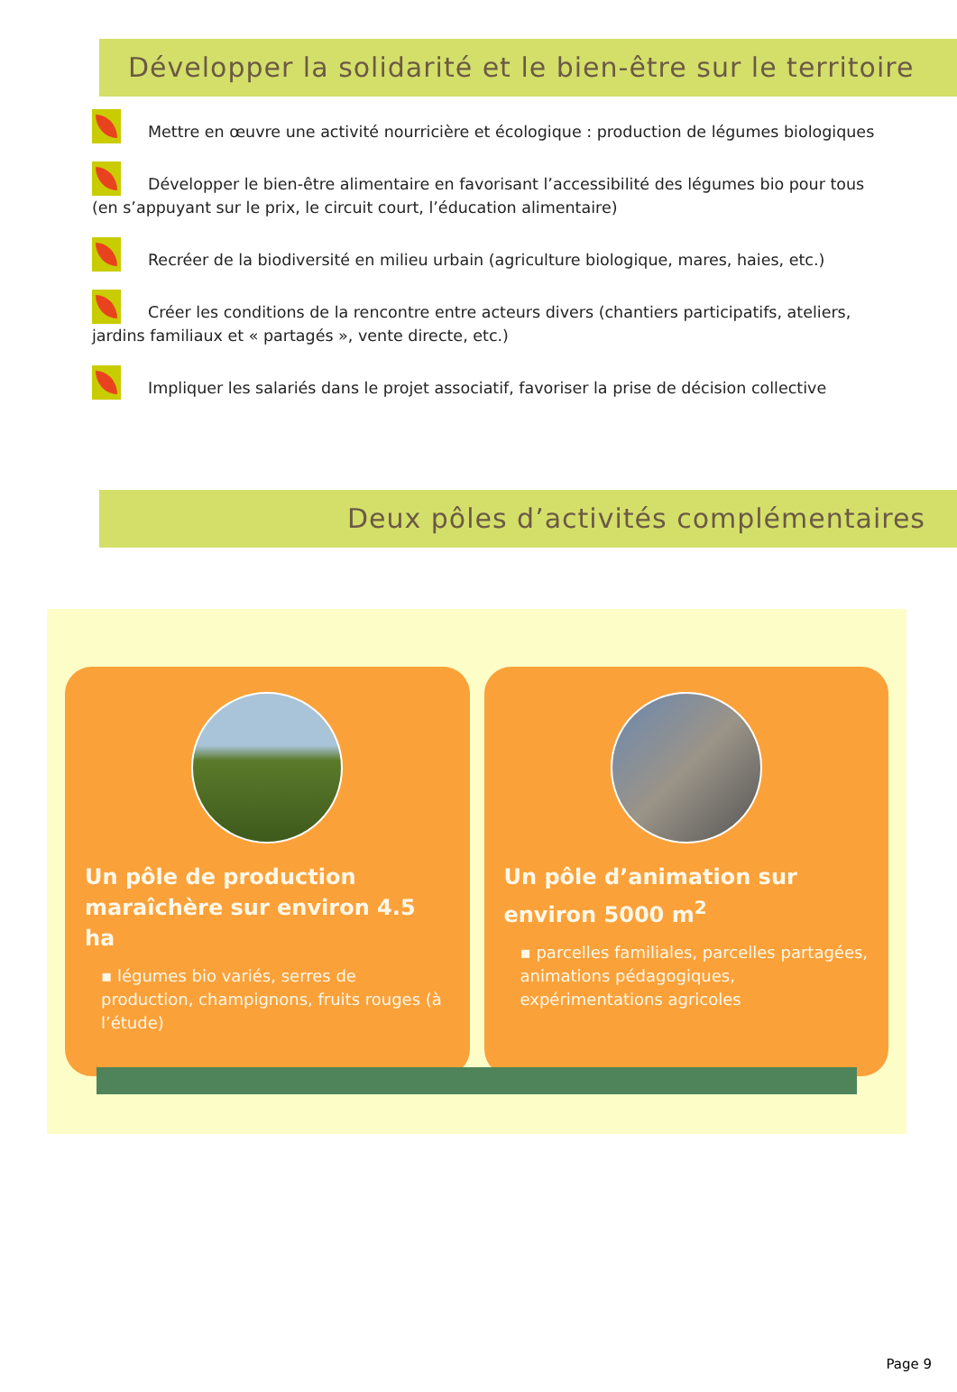Développer la solidarité et le bien-être sur le territoire
Mettre en œuvre une activité nourricière et écologique : production de légumes biologiques
Développer le bien-être alimentaire en favorisant l’accessibilité des légumes bio pour tous (en s’appuyant sur le prix, le circuit court, l’éducation alimentaire)
Recréer de la biodiversité en milieu urbain (agriculture biologique, mares, haies, etc.)
Créer les conditions de la rencontre entre acteurs divers (chantiers participatifs, ateliers, jardins familiaux et « partagés », vente directe, etc.)
Impliquer les salariés dans le projet associatif, favoriser la prise de décision collective
Deux pôles d’activités complémentaires
Un pôle de production maraîchère sur environ 4.5 ha
▪ légumes bio variés, serres de production, champignons, fruits rouges (à l’étude)
Un pôle d’animation sur environ 5000 m<sup>2</sup>
▪ parcelles familiales, parcelles partagées, animations pédagogiques, expérimentations agricoles
Page 9